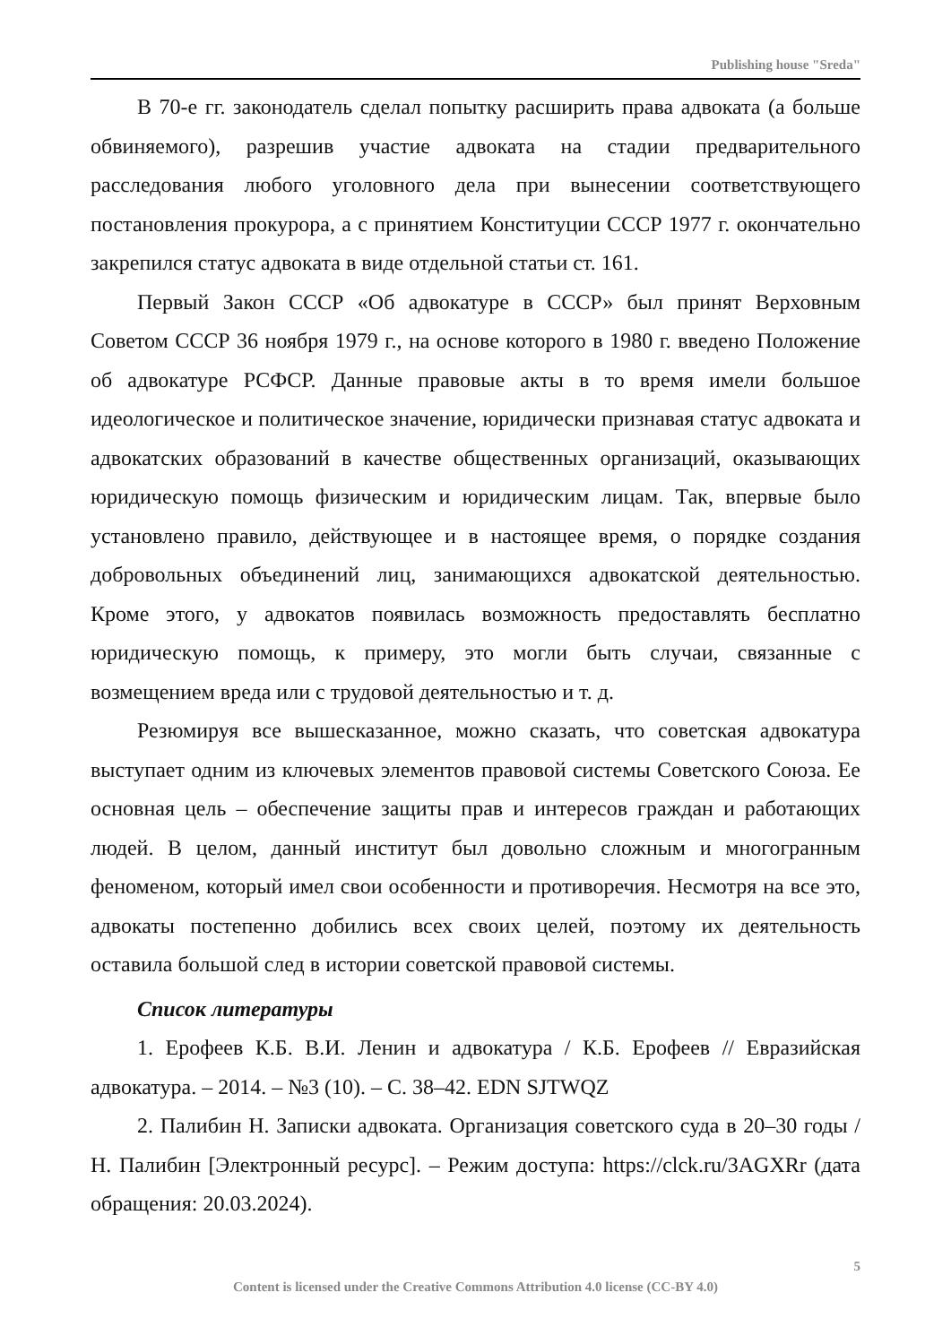Publishing house "Sreda"
В 70-е гг. законодатель сделал попытку расширить права адвоката (а больше обвиняемого), разрешив участие адвоката на стадии предварительного расследования любого уголовного дела при вынесении соответствующего постановления прокурора, а с принятием Конституции СССР 1977 г. окончательно закрепился статус адвоката в виде отдельной статьи ст. 161.
Первый Закон СССР «Об адвокатуре в СССР» был принят Верховным Советом СССР 36 ноября 1979 г., на основе которого в 1980 г. введено Положение об адвокатуре РСФСР. Данные правовые акты в то время имели большое идеологическое и политическое значение, юридически признавая статус адвоката и адвокатских образований в качестве общественных организаций, оказывающих юридическую помощь физическим и юридическим лицам. Так, впервые было установлено правило, действующее и в настоящее время, о порядке создания добровольных объединений лиц, занимающихся адвокатской деятельностью. Кроме этого, у адвокатов появилась возможность предоставлять бесплатно юридическую помощь, к примеру, это могли быть случаи, связанные с возмещением вреда или с трудовой деятельностью и т. д.
Резюмируя все вышесказанное, можно сказать, что советская адвокатура выступает одним из ключевых элементов правовой системы Советского Союза. Ее основная цель – обеспечение защиты прав и интересов граждан и работающих людей. В целом, данный институт был довольно сложным и многогранным феноменом, который имел свои особенности и противоречия. Несмотря на все это, адвокаты постепенно добились всех своих целей, поэтому их деятельность оставила большой след в истории советской правовой системы.
Список литературы
1. Ерофеев К.Б. В.И. Ленин и адвокатура / К.Б. Ерофеев // Евразийская адвокатура. – 2014. – №3 (10). – С. 38–42. EDN SJTWQZ
2. Палибин Н. Записки адвоката. Организация советского суда в 20–30 годы / Н. Палибин [Электронный ресурс]. – Режим доступа: https://clck.ru/3AGXRr (дата обращения: 20.03.2024).
5
Content is licensed under the Creative Commons Attribution 4.0 license (CC-BY 4.0)